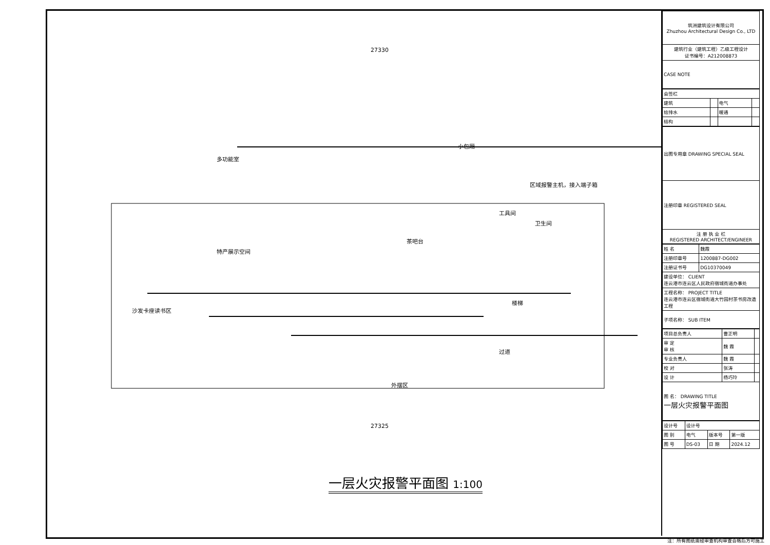多功能室
特产展示空间
茶吧台
小包厢
工具间
卫生间
沙发卡座读书区
外摆区
楼梯
过道
区域报警主机，接入端子箱
27330
27325
一层火灾报警平面图 1:100
| 筑洲建筑设计有限公司 Zhuzhou Architectural Design Co., LTD |
| 建筑行业（建筑工程）乙级工程设计 证书编号：A212008873 |
| CASE NOTE |
| 会签栏 | | | |
| 建筑 | | 电气 | |
| 给排水 | | 暖通 | |
| 结构 | | | |
| 出图专用章 DRAWING SPECIAL SEAL |
| 注册印章 REGISTERED SEAL |
| 注 册 执 业 栏 REGISTERED ARCHITECT/ENGINEER |
| 姓 名 | 魏霞 |
| 注册印章号 | 1200887-DG002 |
| 注册证书号 | DG10370049 |
| 建设单位： CLIENT 连云港市连云区人民政府宿城街道办事处 | |
| 工程名称： PROJECT TITLE 连云港市连云区宿城街道大竹园村茶书房改造工程 | |
| 子项名称： SUB ITEM | |
| 项目总负责人 | 曹正明 | |
| 审 定 审 核 | 魏 霞 | |
| 专业负责人 | 魏 霞 | |
| 校 对 | 张涛 | |
| 设 计 | 杨巧玲 | |
| 图 名： DRAWING TITLE 一层火灾报警平面图 | | |
| 设计号 | 设计号 | | |
| 图 别 | 电气 | 版本号 | 第一版 |
| 图 号 | DS-03 | 日 期 | 2024.12 |
注：所有图纸需经审查机构审查合格后方可施工